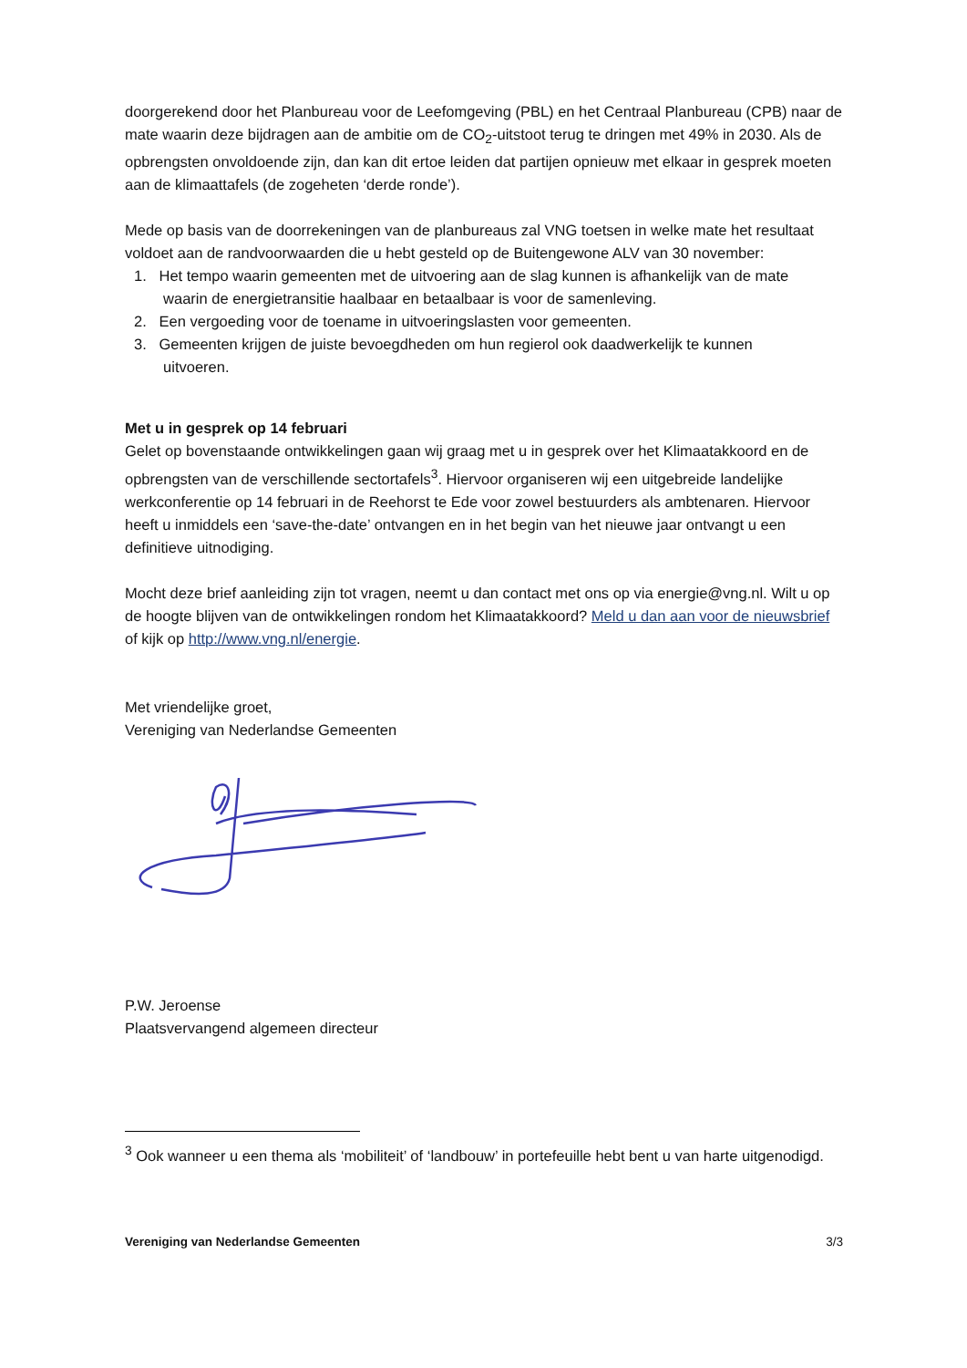doorgerekend door het Planbureau voor de Leefomgeving (PBL) en het Centraal Planbureau (CPB) naar de mate waarin deze bijdragen aan de ambitie om de CO<sub>2</sub>-uitstoot terug te dringen met 49% in 2030. Als de opbrengsten onvoldoende zijn, dan kan dit ertoe leiden dat partijen opnieuw met elkaar in gesprek moeten aan de klimaattafels (de zogeheten ‘derde ronde’).
Mede op basis van de doorrekeningen van de planbureaus zal VNG toetsen in welke mate het resultaat voldoet aan de randvoorwaarden die u hebt gesteld op de Buitengewone ALV van 30 november:
1. Het tempo waarin gemeenten met de uitvoering aan de slag kunnen is afhankelijk van de mate
waarin de energietransitie haalbaar en betaalbaar is voor de samenleving.
2. Een vergoeding voor de toename in uitvoeringslasten voor gemeenten.
3. Gemeenten krijgen de juiste bevoegdheden om hun regierol ook daadwerkelijk te kunnen
uitvoeren.
Met u in gesprek op 14 februari
Gelet op bovenstaande ontwikkelingen gaan wij graag met u in gesprek over het Klimaatakkoord en de opbrengsten van de verschillende sectortafels<sup>3</sup>. Hiervoor organiseren wij een uitgebreide landelijke werkconferentie op 14 februari in de Reehorst te Ede voor zowel bestuurders als ambtenaren. Hiervoor heeft u inmiddels een ‘save-the-date’ ontvangen en in het begin van het nieuwe jaar ontvangt u een definitieve uitnodiging.
Mocht deze brief aanleiding zijn tot vragen, neemt u dan contact met ons op via energie@vng.nl. Wilt u op de hoogte blijven van de ontwikkelingen rondom het Klimaatakkoord? Meld u dan aan voor de nieuwsbrief of kijk op http://www.vng.nl/energie.
Met vriendelijke groet,
Vereniging van Nederlandse Gemeenten
P.W. Jeroense
Plaatsvervangend algemeen directeur
<sup>3</sup> Ook wanneer u een thema als ‘mobiliteit’ of ‘landbouw’ in portefeuille hebt bent u van harte uitgenodigd.
Vereniging van Nederlandse Gemeenten 3/3